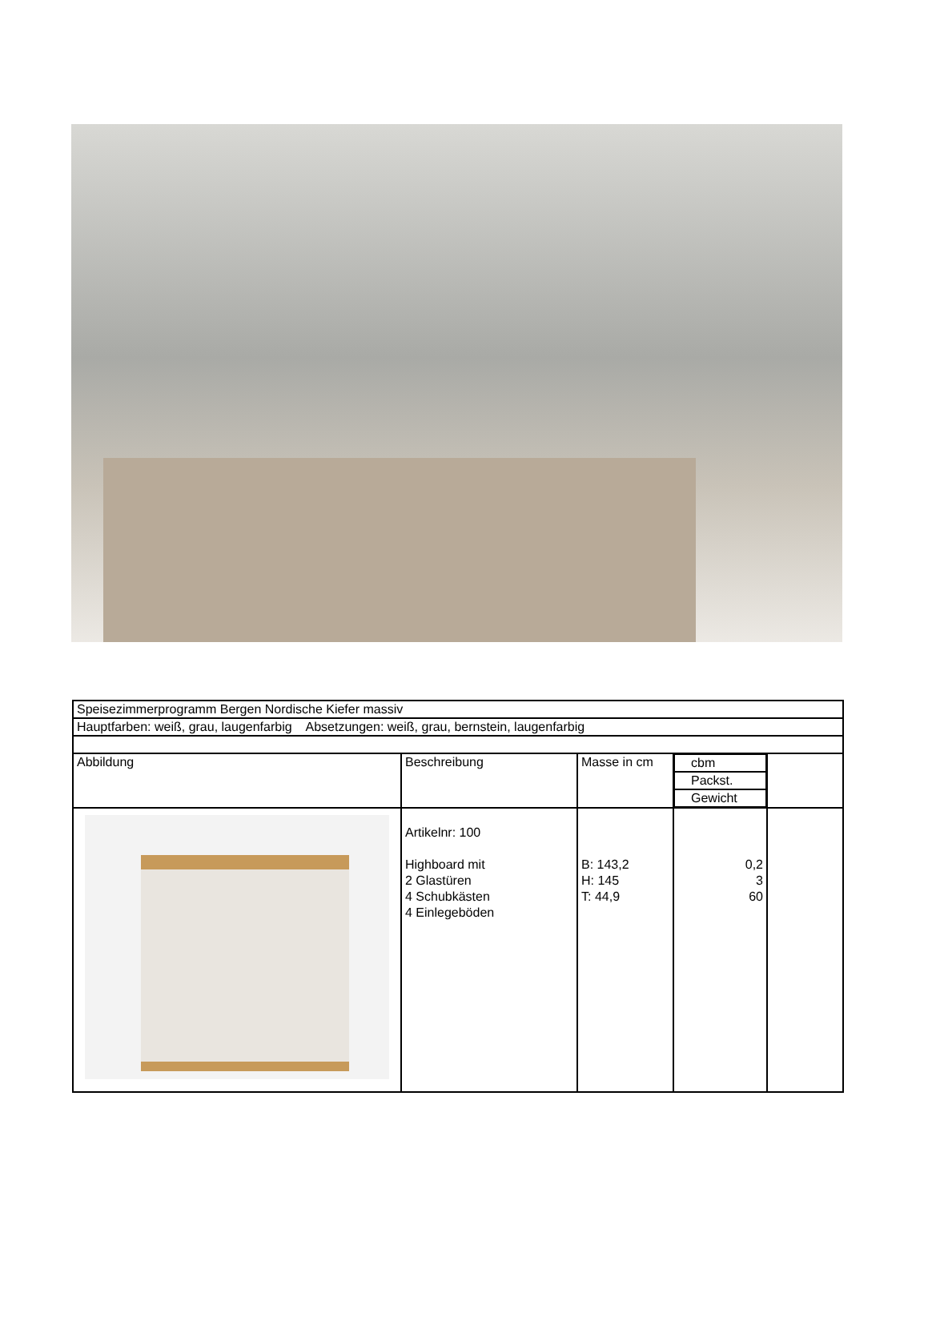| Speisezimmerprogramm Bergen Nordische Kiefer massiv | | | | |
| Hauptfarben: weiß, grau, laugenfarbig Absetzungen: weiß, grau, bernstein, laugenfarbig | | | | |
| Abbildung | Beschreibung | Masse in cm | cbm Packst. Gewicht | |
| | Artikelnr: 100 Highboard mit 2 Glastüren 4 Schubkästen 4 Einlegeböden | B: 143,2 H: 145 T: 44,9 | 0,2 3 60 | |